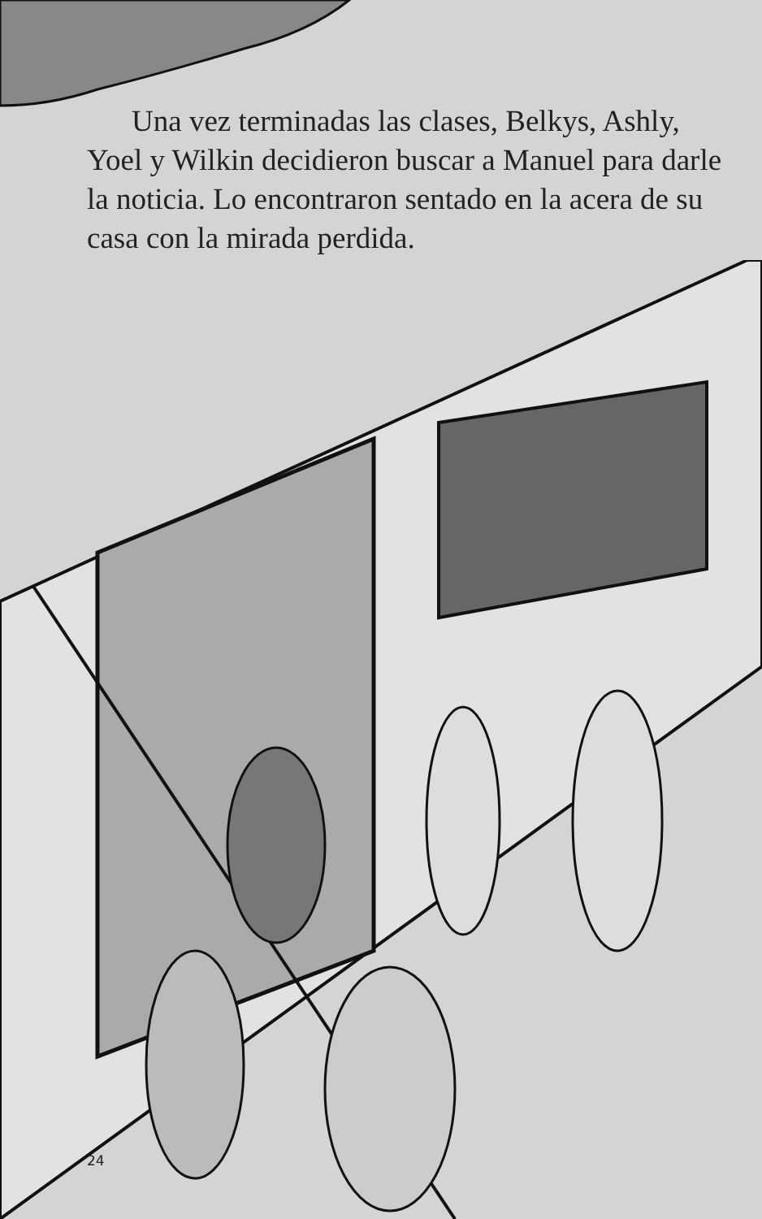Una vez terminadas las clases, Belkys, Ashly, Yoel y Wilkin decidieron buscar a Manuel para darle la noticia. Lo encontraron sentado en la acera de su casa con la mirada perdida.
24